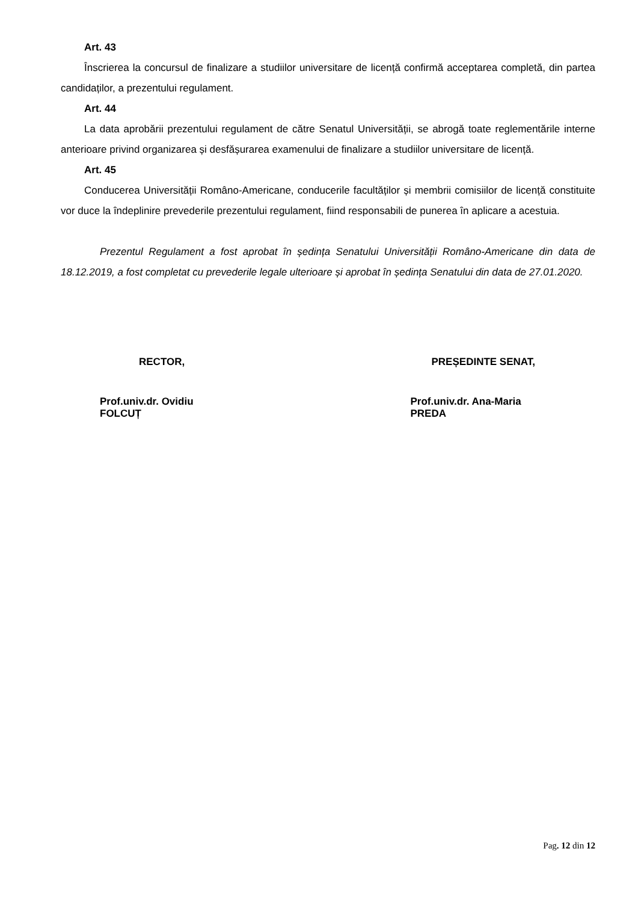Art. 43
Înscrierea la concursul de finalizare a studiilor universitare de licență confirmă acceptarea completă, din partea candidaților, a prezentului regulament.
Art. 44
La data aprobării prezentului regulament de către Senatul Universității, se abrogă toate reglementările interne anterioare privind organizarea și desfășurarea examenului de finalizare a studiilor universitare de licență.
Art. 45
Conducerea Universității Româno-Americane, conducerile facultăților și membrii comisiilor de licență constituite vor duce la îndeplinire prevederile prezentului regulament, fiind responsabili de punerea în aplicare a acestuia.
Prezentul Regulament a fost aprobat în ședința Senatului Universității Româno-Americane din data de 18.12.2019, a fost completat cu prevederile legale ulterioare și aprobat în ședința Senatului din data de 27.01.2020.
RECTOR,
Prof.univ.dr. Ovidiu FOLCUȚ
PREȘEDINTE SENAT,
Prof.univ.dr. Ana-Maria PREDA
Pag. 12 din 12